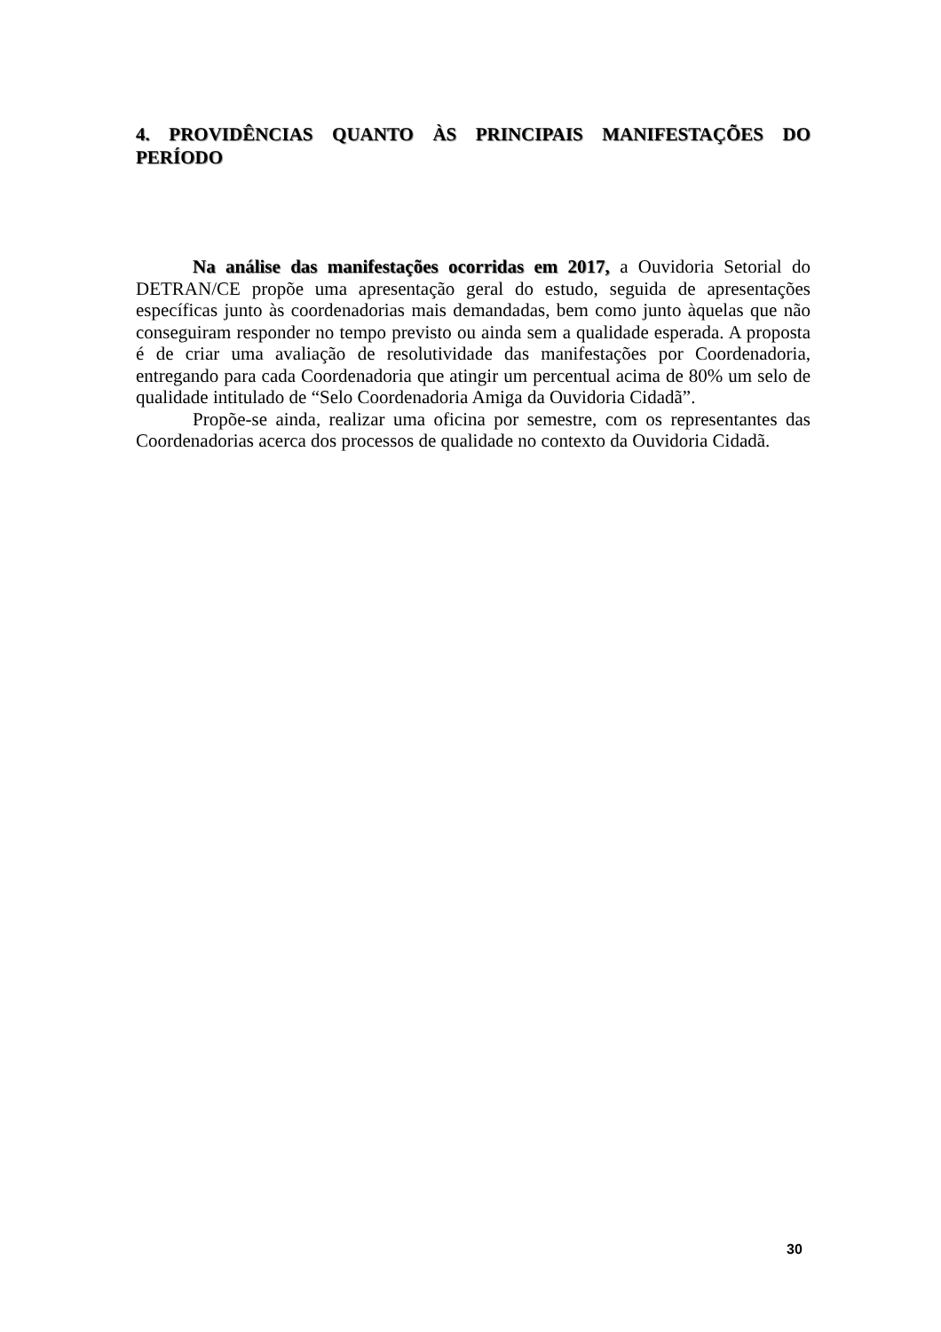4. PROVIDÊNCIAS QUANTO ÀS PRINCIPAIS MANIFESTAÇÕES DO PERÍODO
Na análise das manifestações ocorridas em 2017, a Ouvidoria Setorial do DETRAN/CE propõe uma apresentação geral do estudo, seguida de apresentações específicas junto às coordenadorias mais demandadas, bem como junto àquelas que não conseguiram responder no tempo previsto ou ainda sem a qualidade esperada. A proposta é de criar uma avaliação de resolutividade das manifestações por Coordenadoria, entregando para cada Coordenadoria que atingir um percentual acima de 80% um selo de qualidade intitulado de “Selo Coordenadoria Amiga da Ouvidoria Cidadã”.
Propõe-se ainda, realizar uma oficina por semestre, com os representantes das Coordenadorias acerca dos processos de qualidade no contexto da Ouvidoria Cidadã.
30